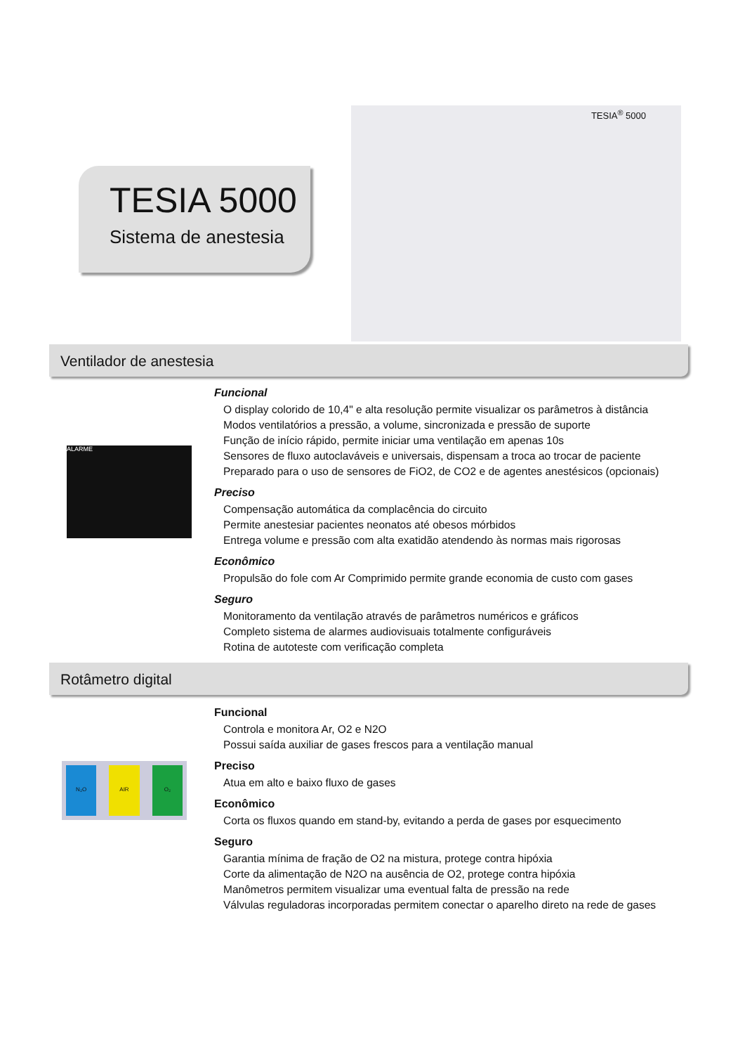TESIA 5000
Sistema de anestesia
TESIA<sup>®</sup> 5000
Ventilador de anestesia
ALARME
Funcional
O display colorido de 10,4" e alta resolução permite visualizar os parâmetros à distância
Modos ventilatórios a pressão, a volume, sincronizada e pressão de suporte
Função de início rápido, permite iniciar uma ventilação em apenas 10s
Sensores de fluxo autoclaváveis e universais, dispensam a troca ao trocar de paciente
Preparado para o uso de sensores de FiO2, de CO2 e de agentes anestésicos (opcionais)
Preciso
Compensação automática da complacência do circuito
Permite anestesiar pacientes neonatos até obesos mórbidos
Entrega volume e pressão com alta exatidão atendendo às normas mais rigorosas
Econômico
Propulsão do fole com Ar Comprimido permite grande economia de custo com gases
Seguro
Monitoramento da ventilação através de parâmetros numéricos e gráficos
Completo sistema de alarmes audiovisuais totalmente configuráveis
Rotina de autoteste com verificação completa
Rotâmetro digital
N₂O AIR O₂
Funcional
Controla e monitora Ar, O2 e N2O
Possui saída auxiliar de gases frescos para a ventilação manual
Preciso
Atua em alto e baixo fluxo de gases
Econômico
Corta os fluxos quando em stand-by, evitando a perda de gases por esquecimento
Seguro
Garantia mínima de fração de O2 na mistura, protege contra hipóxia
Corte da alimentação de N2O na ausência de O2, protege contra hipóxia
Manômetros permitem visualizar uma eventual falta de pressão na rede
Válvulas reguladoras incorporadas permitem conectar o aparelho direto na rede de gases